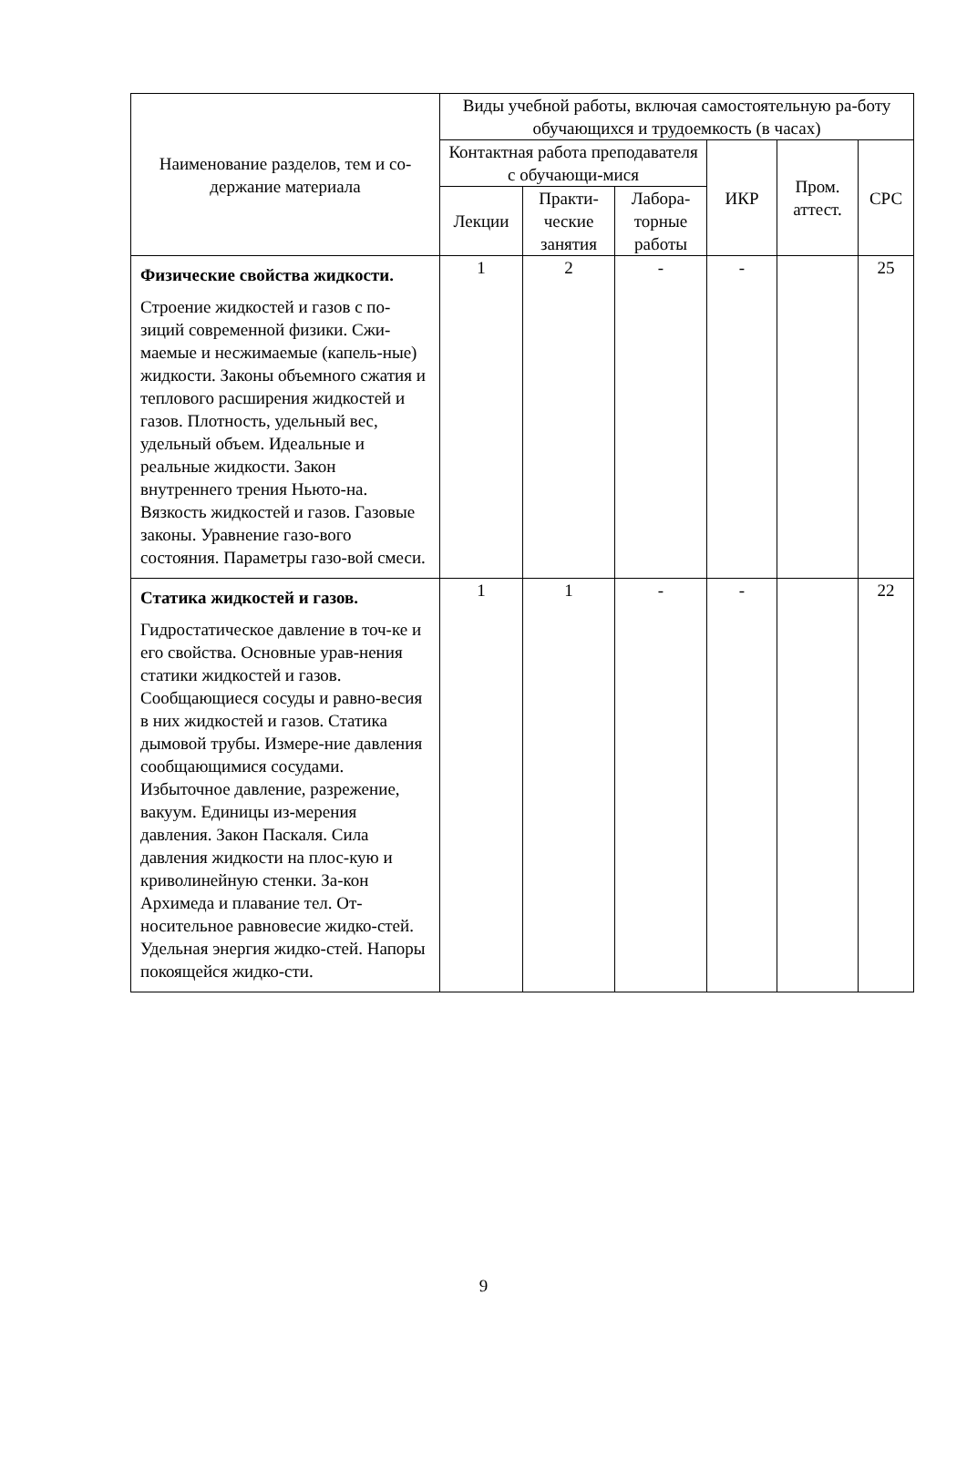| Наименование разделов, тем и со-держание материала | Виды учебной работы, включая самостоятельную ра-боту обучающихся и трудоемкость (в часах) | | | | | |
| --- | --- | --- | --- | --- | --- | --- |
| | Контактная работа преподавателя с обучающи-мися | | | ИКР | Пром. аттест. | СРС |
| | Лекции | Практи-ческие занятия | Лабора-торные работы | | | |
| Физические свойства жидкости. Строение жидкостей и газов с по-зиций современной физики. Сжи-маемые и несжимаемые (капель-ные) жидкости. Законы объемного сжатия и теплового расширения жидкостей и газов. Плотность, удельный вес, удельный объем. Идеальные и реальные жидкости. Закон внутреннего трения Ньюто-на. Вязкость жидкостей и газов. Газовые законы. Уравнение газо-вого состояния. Параметры газо-вой смеси. | 1 | 2 | - | - | | 25 |
| Статика жидкостей и газов. Гидростатическое давление в точ-ке и его свойства. Основные урав-нения статики жидкостей и газов. Сообщающиеся сосуды и равно-весия в них жидкостей и газов. Статика дымовой трубы. Измере-ние давления сообщающимися сосудами. Избыточное давление, разрежение, вакуум. Единицы из-мерения давления. Закон Паскаля. Сила давления жидкости на плос-кую и криволинейную стенки. За-кон Архимеда и плавание тел. От-носительное равновесие жидко-стей. Удельная энергия жидко-стей. Напоры покоящейся жидко-сти. | 1 | 1 | - | - | | 22 |
9